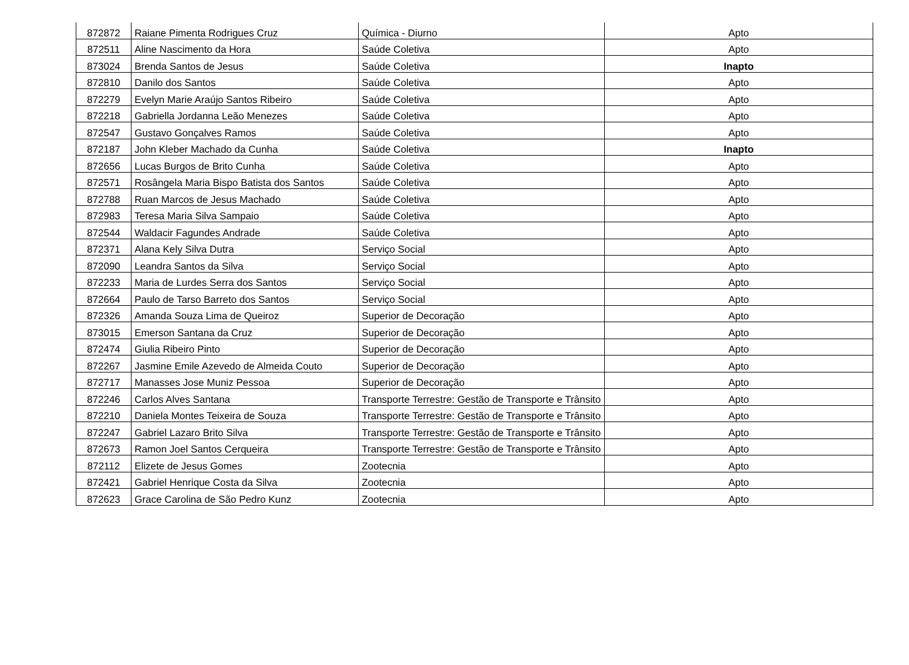| 872872 | Raiane Pimenta Rodrigues Cruz | Química - Diurno | Apto |
| 872511 | Aline Nascimento da Hora | Saúde Coletiva | Apto |
| 873024 | Brenda Santos de Jesus | Saúde Coletiva | Inapto |
| 872810 | Danilo dos Santos | Saúde Coletiva | Apto |
| 872279 | Evelyn Marie Araújo Santos Ribeiro | Saúde Coletiva | Apto |
| 872218 | Gabriella Jordanna Leão Menezes | Saúde Coletiva | Apto |
| 872547 | Gustavo Gonçalves Ramos | Saúde Coletiva | Apto |
| 872187 | John Kleber Machado da Cunha | Saúde Coletiva | Inapto |
| 872656 | Lucas Burgos de Brito Cunha | Saúde Coletiva | Apto |
| 872571 | Rosângela Maria Bispo Batista dos Santos | Saúde Coletiva | Apto |
| 872788 | Ruan Marcos de Jesus Machado | Saúde Coletiva | Apto |
| 872983 | Teresa Maria Silva Sampaio | Saúde Coletiva | Apto |
| 872544 | Waldacir Fagundes Andrade | Saúde Coletiva | Apto |
| 872371 | Alana Kely Silva Dutra | Serviço Social | Apto |
| 872090 | Leandra Santos da Silva | Serviço Social | Apto |
| 872233 | Maria de Lurdes Serra dos Santos | Serviço Social | Apto |
| 872664 | Paulo de Tarso Barreto dos Santos | Serviço Social | Apto |
| 872326 | Amanda Souza Lima de Queiroz | Superior de Decoração | Apto |
| 873015 | Emerson Santana da Cruz | Superior de Decoração | Apto |
| 872474 | Giulia Ribeiro Pinto | Superior de Decoração | Apto |
| 872267 | Jasmine Emile Azevedo de Almeida Couto | Superior de Decoração | Apto |
| 872717 | Manasses Jose Muniz Pessoa | Superior de Decoração | Apto |
| 872246 | Carlos Alves Santana | Transporte Terrestre: Gestão de Transporte e Trânsito | Apto |
| 872210 | Daniela Montes Teixeira de Souza | Transporte Terrestre: Gestão de Transporte e Trânsito | Apto |
| 872247 | Gabriel Lazaro Brito Silva | Transporte Terrestre: Gestão de Transporte e Trânsito | Apto |
| 872673 | Ramon Joel Santos Cerqueira | Transporte Terrestre: Gestão de Transporte e Trânsito | Apto |
| 872112 | Elizete de Jesus Gomes | Zootecnia | Apto |
| 872421 | Gabriel Henrique Costa da Silva | Zootecnia | Apto |
| 872623 | Grace Carolina de São Pedro Kunz | Zootecnia | Apto |